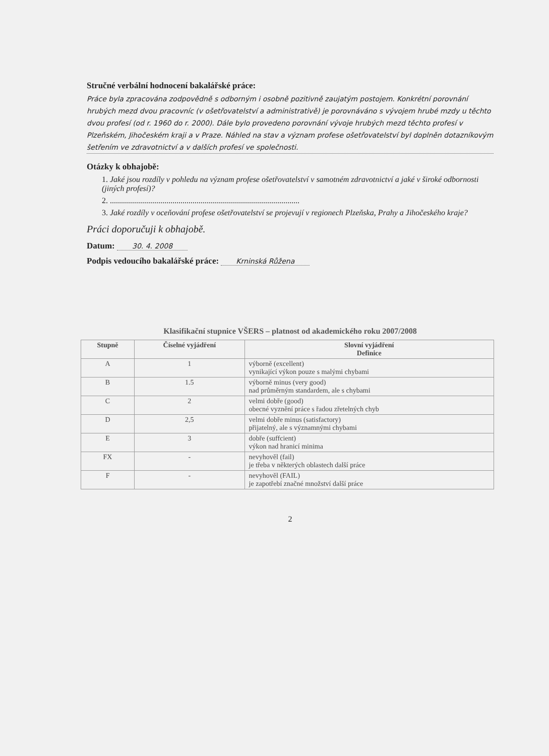Stručné verbální hodnocení bakalářské práce:
Práce byla zpracována zodpovědně s odborným i osobně pozitivně zaujatým postojem. Konkrétní porovnání hrubých mezd dvou pracovníc (v ošetřovatelství a administrativě) je porovnáváno s vývojem hrubé mzdy u těchto dvou profesí (od r. 1960 do r. 2000). Dále bylo provedeno porovnání vývoje hrubých mezd těchto profesí v Plzeňském, Jihočeském kraji a v Praze. Náhled na stav a význam profese ošetřovatelství byl doplněn dotazníkovým šetřením ve zdravotnictví a v dalších profesí ve společnosti.
Otázky k obhajobě:
1. Jaké jsou rozdíly v pohledu na význam profese ošetřovatelství v samotném zdravotnictví a jaké v široké odbornosti (jiných profesí)?
2. ..............................................................................................
3. Jaké rozdíly v oceňování profese ošetřovatelství se projevují v regionech Plzeňska, Prahy a Jihočeského kraje?
Práci doporučuji k obhajobě.
Datum: 30. 4. 2008
Podpis vedoucího bakalářské práce: Krninská Růžena
Klasifikační stupnice VŠERS – platnost od akademického roku 2007/2008
| Stupně | Číselné vyjádření | Slovní vyjádření Definice |
| --- | --- | --- |
| A | 1 | výborně (excellent) vynikající výkon pouze s malými chybami |
| B | 1.5 | výborně minus (very good) nad průměrným standardem, ale s chybami |
| C | 2 | velmi dobře (good) obecné vyznění práce s řadou zřetelných chyb |
| D | 2,5 | velmi dobře minus (satisfactory) přijatelný, ale s významnými chybami |
| E | 3 | dobře (suffcient) výkon nad hranicí minima |
| FX | - | nevyhověl (fail) je třeba v některých oblastech další práce |
| F | - | nevyhověl (FAIL) je zapotřebí značné množství další práce |
2